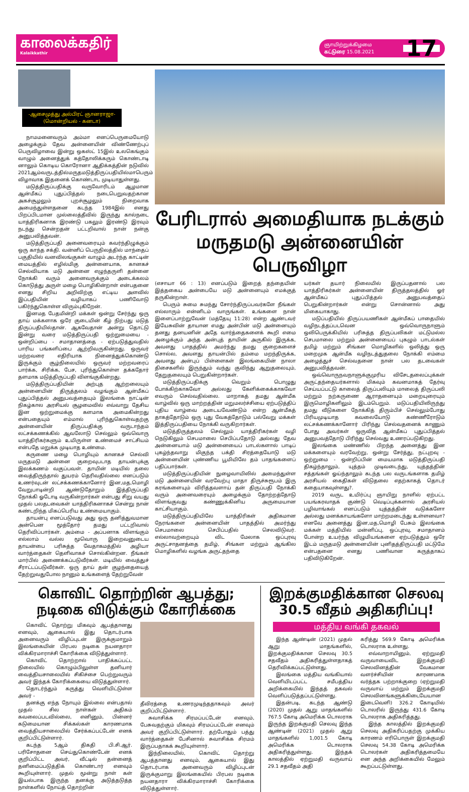காலைக்கதிர் Kalaikkathir
ஞாயிற்றுக்கிழமை
கட்டுரை 15.08.2021
17
-ஆசைமுத்து அல்பிரட் ஞானராஜா-
(மொன்றியல் - கனடா)
நாமமனைவரும் அம்மா எனப்பெருமையோடு அழைக்கும் தேவ அன்னையின் விண்ணேற்புப் பெருவிழாவை இன்று ஒகஸ்ட் 15இல் உலகெங்கும் வாழும் அனைத்துக் கத்தோலிக்கரும் கொண்டாடி னாலும் கொடிய கொரோனா ஆதிக்கத்தின் நடுவில் 2021ஆம்வருடத்தில்மருதமடுத்திருப்பதியில்மாபெரும் விழாவாக இதனைக் கொண்டாட முடியாதுள்ளது.
மடுத்திருப்பதிக்கு வருவோரிடம் ஆழமான ஆன்மீகப் புதுப்பித்தல் நடைபெறுவதற்கான அகச்சூழலும் புறச்சூழலும் நிறைவாக அமைந்துள்ளதனை கடந்த 1984இல் எனது பிறப்பிடமான முல்லைத்தீவில் இருந்து கால்நடை யாத்திரிகனாக இரண்டு பகலும் இரண்டு இரவும் நடந்து சென்றதன் பட்டறிவால் நான் நன்கு அனுபவித்தவன்.
மடுத்திருப்பதி அனைவரையும் கவர்ந்திழுக்கும் ஒரு காந்த சக்தி. வன்னிப் பெருநிலத்தில் மாந்தைப் பகுதியில் வனவிலங்குகள் வாழும் அடர்ந்த காட்டின் மையத்தில் எழில்மிகு அன்னையாக, கானகச் செல்வியாக மடு அன்னை எழுந்தருளி தன்னை நோக்கி வரும் அனைவருக்கும் அடைக்கலம் கொடுத்து அருள் மழை பொழிகின்றாள் என்பதனை எனது சிறிய அறிவிற்கு எட்டிய அளவில் இப்பதியின் வழியாகப் பணிவோடு பகிர்ந்துகொள்ள விரும்புகிறேன்.
இனமத பேதமின்றி மக்கள் ஒன்று சேர்ந்து ஒரு தாய் மக்களாக ஒரே குடையின் கீழ் நிற்பது மடுத் திருப்பதியில்தான். ஆகவேதான் அன்று தொட்டு இன்று வரை மடுத்திருப்பதி ஒற்றுமையை - ஒன்றிப்பை - சமாதானத்தை - ஏற்படுத்துவதில் பாரிய பங்களிப்பை ஆற்றிவருகின்றது. ஒருவர் மற்றவரை எதிரியாக நினைத்துக்கொண்டு இருக்கும் சூழ்நிலையில் ஒருவர் மற்றவரைப் பார்க்க, சிரிக்க, பேச, புரிந்துகொள்ள தக்கதோர் தளமாக மடுத்திருப்பதி விளங்குகின்றது.
மடுத்திருப்பதியின் அற்புத ஆற்றலையும் அன்னையின் திருத்தலம் வழங்கும் ஆன்மீகப் புதுப்பித்தல் அனுபவத்தையும் இலங்கை நாட்டின் நிகழ்கால அரசியல் சூழமைவில் எவ்வாறு தேசிய இன ஒற்றுமைக்கு களமாக அமைகின்றது என்பதையும் எம்மால் புரிந்துகொள்வதற்கு அன்னையின் திருப்பதிக்கு வருடாந்தம் லட்சக்கணக்கில் ஆவலோடு செல்லும் ஒவ்வொரு யாத்திரிகர்களும் உயிருள்ள உண்மைச் சாட்சியம் என்பதே மறுக்க முடியாத உண்மை.
கருணை மழை பொழியும் கானகச் செல்வி மருதமடு அன்னை குறைவுபடாத தாயன்புக்கு இலக்கணம் வகுப்பவள். தாயின் மடியில் தலை வைத்திருந்தால் துயரம் தெரிவதில்லை எனப்படும் உணர்வுடன் லட்சக்கணக்கானோர் இன,மத,மொழி வேறுபாடின்றி ஆண்டுதோறும் இத்திருப்பதி நோக்கி ஓடோடி வருகின்றார்கள் என்பது சிறு வயது முதல் பலதடவைகள் யாத்திரிகனாகச் சென்று நான் கண்டறிந்த மிகப்பெரிய உண்மையாகும்.
தாயன்பு எனப்படுவது அது ஒரு தனித்துவமான அன்பென மூத்தோர் தமது பட்டறிவால் தெரிவிப்பார்கள். அம்மை - அப்பனாக விளங்கும் எல்லாம் வல்ல மூவொரு இறைவனுடைய தாயன்பை பரிசுத்த வேதாகமத்தில் அழியா வார்த்தைகள் தெளிவாகச் சொல்கின்றன. நீங்கள் மார்பில் அணைக்கப்படுவீர்கள். மடியில் வைத்துச் சீராட்டப்படுவீர்கள். ஒரு தாய் தன் குழந்தையைத் தேற்றுவதுபோல நானும் உங்களைத் தேற்றுவேன்
பேரிடரால் அமைதியாக நடக்கும்
மருதமடு அன்னையின் பெருவிழா
(எசாயா 66 : 13) எனப்படும் இறைத் தந்தையின் இத்தகைய அன்பையே மடு அன்னையும் எமக்குத் தருகின்றாள்.
பெரும் சுமை சுமந்து சோர்ந்திருப்பவர்களே நீங்கள் எல்லாரும் என்னிடம் வாருங்கள். உங்களை நான் இளைப்பாற்றுவேன் (மத்தேயு 11:28) என்ற ஆண்டவர் இயேசுவின் தாயான எமது அன்பின் மடு அன்னையும் தனது தனயனின் அதே வார்த்தைகளைக் கூறி எமை அழைக்கும் அந்த அன்புத் தாயின் அருகில் இருக்க, அவளது பாதத்தில் அமர்ந்து தமது குறைகளைச் சொல்ல, அவளது தாயன்பில் தம்மை மறந்திருக்க, அவளது அன்புப் பிள்ளைகள் இலங்கையின் நாலா திசைகளில் இருந்தும் வந்து குவிந்து ஆறுதலையும், தேறுதலையும் பெறுகின்றார்கள்.
மடுத்திருப்பதிக்கு வெறும் பொழுது போக்கிற்காகவோ அல்லது கேளிக்கைக்காகவோ எவரும் செல்வதில்லை. மாறாகத் தமது ஆன்மீக வாழ்வில் ஒரு மாற்றத்தின் மறுமலர்ச்சியை ஏற்படுத்திப் புதிய வாழ்வை அடையவேண்டும் என்ற ஆன்மீகத் தாகத்தோடும் ஒரு புது வேகத்தோடும் பல்வேறு மக்கள் இத்திருப்பதியை நோக்கி வருகிறார்கள்.
மடுத்திருத்தலம் செல்லும் யாத்திரிகர்கள் வழி நெடுகிலும் செபமாலை செபிப்பதோடு அல்லது தேவ அன்னையாம் மடு அன்னையைப் பாடல்களால் பாடிப் புகழ்ந்தவாறு மிகுந்த பக்தி சிரத்தையோடு மடு அன்னையின் புண்ணிய பூமியிலே தம் பாதங்களைப் பதிப்பார்கள்.
மடுத்திருப்பதியின் நுழைவாயிலில் அமைந்துள்ள மடு அன்னையின் வரவேற்பு மாதா திருச்சுரூபம் இரு கரங்களையும் விரித்தவளாய் தன் திருப்பதி நோக்கி வரும் அனைவரையும் அழைக்கும் தோற்றத்தோடு விளங்குவது கண்ணுக்கினிய அருமையான காட்சியாகும்.
மடுத்திருப்பதியிலே யாத்திரிகள் அதிகமான நேரங்களை அன்னையின் பாதத்தில் அமர்ந்து செபமாலை செபிப்பதில் செலவிடுவர். எல்லாவற்றையும் விட மேலாக ஒப்புரவு அருட்சாதனத்தை தமிழ், சிங்கள மற்றும் ஆங்கில மொழிகளில் வழங்க அருட்தந்தை
யர்கள் தயார் நிலையில் இருப்பதனால் பல யாத்திரிகர்கள் அன்னையின் திருத்தலத்தில் ஓர் ஆன்மீகப் புதுப்பித்தல் அனுபவத்தைப் பெறுகின்றார்கள் என்று சொன்னால் அது மிகையாகாது.
மடுப்பதியில் திருப்பயணிகள் ஆன்மீகப் பாதையில் வழிநடத்தப்படவென ஒவ்வொருநாளும் ஒலிபெருக்கியில் பரிசுத்த திருப்பலிகள் மட்டுமல்ல செபமாலை மற்றும் அன்னையைப் புகழும் பாடல்கள் தமிழ் மற்றும் சிங்கள மொழிகளில் ஒலித்து ஒரு மறைமுக ஆன்மீக வழிநடத்துதலை நோக்கி எம்மை அழைத்துச் செல்வதனை நான் பல தடவைகள் அனுபவித்தவன்.
ஒவ்வொருநவநாளுக்குமுரிய விசேடதலைப்புக்கள் அருட்தந்தையர்களால் மிகவும் கவனமாகத் தேர்வு செய்யப்பட்டு காலைத் திருப்பலியும் மாலைத் திருப்பலி மற்றும் நற்கருணை ஆராதனையும் மறையுரையும் இருமொழிகளிலும் இடம்பெறும். மடுப்பதியிலிருந்து தமது வீடுகளை நோக்கித் திரும்பிச் செல்லும்போது பிரியமுடியாத கவலையோடு கண்ணீரோடும் லட்சக்கணக்கானோர் பிரிந்து செல்வதனைக் காணும் போது அவர்கள் ஒருவித ஆன்மீகப் புதுப்பித்தல் அனுபவத்தோடு பிரிந்து செல்வது உணரப்படுகிறது.
இலங்கை மண்ணில் பிறந்த அனைத்து இன மக்களையும் வரவேற்று, ஒன்று சேர்த்து, நட்புறவு - ஒற்றுமை - ஒன்றிப்பின் மையமாக மடுத்திருப்பதி திகழ்ந்தாலும், யுத்தம் முடிவடைந்து, யுத்தத்தின் சத்தங்கள் ஓய்ந்தாலும் கடந்த பல வருடங்களாக தமிழ் அரசியல் கைதிகள் விடுதலை எதற்காகத் தொடர் கதையாகவுள்ளது?.
2019 வருட உயிர்ப்பு ஞாயிறு நாளில் ஏற்பட்ட பயங்கரவாதக் குண்டு வெடிப்புக்களால் அரசியல் பழிவாங்கல் எனப்படும் யுத்தத்தின் வடுக்களோ அல்லது மனக்காயங்களோ மாற்றமடைந்து உள்ளனவா? எனவே அனைத்து இன,மத,மொழி பேசும் இலங்கை மக்கள் மத்தியில் மன்னிப்பு, ஒப்புரவு, சமாதானம் போன்ற உயர்ந்த விழுமியங்களை ஏற்படுத்தும் ஒரே இடம் மருதமடு அன்னையின் புனிதத்திருப்பதி மட்டுமே என்பதனை எனது பணிவான கருத்தாகப் பதிவிடுகிறேன்.
கொவிட் தொற்றின் ஆபத்து;
நடிகை விடுக்கும் கோரிக்கை
கொவிட் தொற்று மிகவும் ஆபத்தானது எனவும், ஆகையால் இது தொடர்பாக அனைவரும் விழிப்புடன் இருக்குமாறும் இலங்கையின் பிரபல நடிகை நயனதாரா விக்கிரமாராச்சி கோரிக்கை விடுத்துள்ளார்.
கொவிட் தொற்றால் பாதிக்கப்பட்ட நிலையில் கொழும்பிலுள்ள தனியார் வைத்தியசாலையில் சிகிச்சை பெற்றுவரும் அவர் இந்தக் கோரிக்கையை விடுத்துள்ளார்.
தொடர்ந்தும் கருத்து வெளியிட்டுள்ள அவர் -
தனக்கு எந்த நோயும் இல்லை என்பதால் முதல் சில நாள்கள் அதிகம் கவலைப்படவில்லை, எனினும், பின்னர் கடுமையான சிக்கல்கள் காரணமாக வைத்தியசாலையில் சேர்க்கப்பட்டேன் எனக் குறிப்பிட்டுள்ளார்.
கடந்த 5ஆம் திகதி பி.சி.ஆர். பரிசோதனை செய்துகொண்டேன் எனக் குறிப்பிட்ட அவர், வீட்டில் தன்னைத் தனிமைப்படுத்திக் கொண்டார் எனவும் கூறியுள்ளார். முதல் மூன்று நாள் கள் இயல்பாக இருந்த தனக்கு அடுத்தடுத்த நாள்களில் நோய்த் தொற்றின்
தீவிரத்தை உணரமுடிந்ததாகவும் அவர் குறிப்பிட்டுள்ளார்.
சுவாசிக்க சிரமப்பட்டேன் எனவும், பேசுவதற்கும் மிகவும் சிரமப்பட்டேன் எனவும் அவர் குறிப்பிட்டுள்ளார். தற்போதும் பத்து வார்த்தைகள் பேசினால் சுவாசிக்க சிரமம் இருப்பதாகக் கூறியுள்ளார்.
இந்நிலையில், கொவிட் தொற்று ஆபத்தானது எனவும், ஆகையால் இது தொடர்பாக அனைவரும் விழிப்புடன் இருக்குமாறு இலங்கையில் பிரபல நடிகை நயனதாரா விக்கிரமாராச்சி கோரிக்கை விடுத்துள்ளார்.
இறக்குமதிக்கான செலவு
30.5 வீதம் அதிகரிப்பு!
மத்திய வங்கி தகவல்
இந்த ஆண்டின் (2021) முதல் ஆறு மாதங்களில், இறக்குமதிக்கான செலவு 30.5 சதவீதம் அதிகரித்துள்ளதாகத் தெரிவிக்கப்பட்டுள்ளது.
இலங்கை மத்திய வங்கியால் வெளியிடப்பட்ட சமீபத்திய அறிக்கையில் இந்தத் தகவல் வெளிப்படுத்தப்பட்டுள்ளது.
இதன்படி, கடந்த ஆண்டு (2020) முதல் ஆறு மாதங்களில் 767.5 கோடி அமெரிக்க டொலராக இருந்த இறக்குமதி செலவு இந்த ஆண்டின் (2021) முதல் ஆறு மாதங்களில் 1,001.5 கோடி அமெரிக்க டொலராக அதிகரித்துள்ளது. இந்தக் காலத்தில் ஏற்றுமதி வருவாய் 29.1 சதவீதம் அதி
கரித்து 569.9 கோடி அமெரிக்க டொலராக உள்ளது.
எவ்வாறாயினும், ஏற்றுமதி வருவாயைவிட இறக்குமதி செலவினத்தின் வேகமான வளர்ச்சியின் காரணமாக வர்த்தக பற்றாக்குறை (ஏற்றுமதி வருவாய் மற்றும் இறக்குமதி செலவினங்களுக்கிடையேயான இடைவெளி) 326.2 கோடியில் டொலரில் இருந்து 431.6 கோடி டொலராக அதிகரித்தது.
இந்த காலத்தில் இறக்குமதி செலவு அதிகரிப்பதற்கு முக்கிய காரணம் எரிபொருள் இறக்குமதி செலவு 54.38 கோடி அமெரிக்க டொலர்கள் அதிகரித்தமையே என அந்த அறிக்கையில் மேலும் கூறப்பட்டுள்ளது.